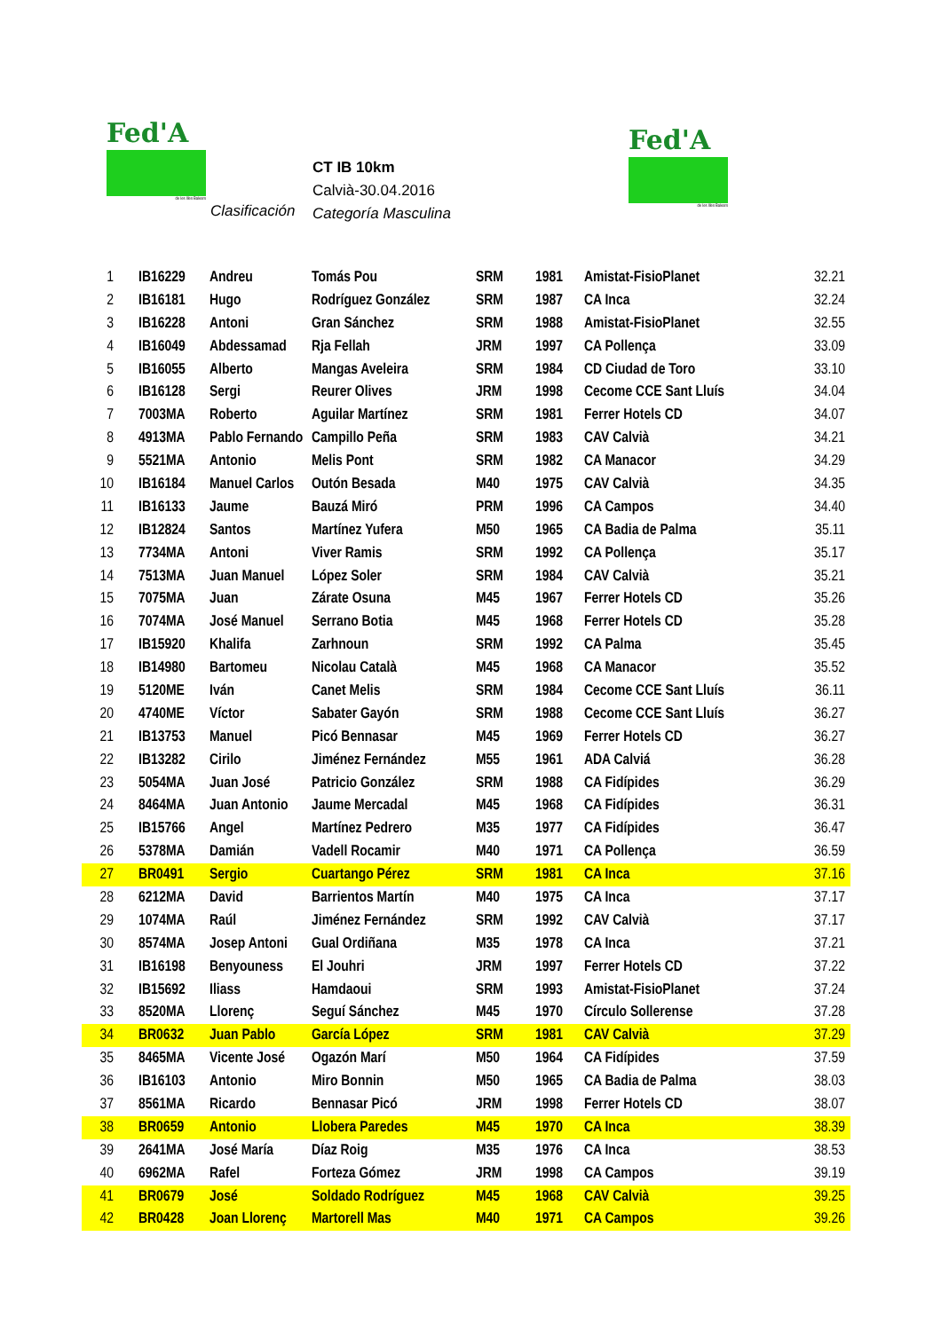Fed'A
de les Illes Balears
Fed'A
de les Illes Balears
CT IB 10km
Calvià-30.04.2016
Categoría Masculina
Clasificación
| 1 | IB16229 | Andreu | Tomás Pou | SRM | 1981 | Amistat-FisioPlanet | 32.21 |
| 2 | IB16181 | Hugo | Rodríguez González | SRM | 1987 | CA Inca | 32.24 |
| 3 | IB16228 | Antoni | Gran Sánchez | SRM | 1988 | Amistat-FisioPlanet | 32.55 |
| 4 | IB16049 | Abdessamad | Rja Fellah | JRM | 1997 | CA Pollença | 33.09 |
| 5 | IB16055 | Alberto | Mangas Aveleira | SRM | 1984 | CD Ciudad de Toro | 33.10 |
| 6 | IB16128 | Sergi | Reurer Olives | JRM | 1998 | Cecome CCE Sant Lluís | 34.04 |
| 7 | 7003MA | Roberto | Aguilar Martínez | SRM | 1981 | Ferrer Hotels CD | 34.07 |
| 8 | 4913MA | Pablo Fernando | Campillo Peña | SRM | 1983 | CAV Calvià | 34.21 |
| 9 | 5521MA | Antonio | Melis Pont | SRM | 1982 | CA Manacor | 34.29 |
| 10 | IB16184 | Manuel Carlos | Outón Besada | M40 | 1975 | CAV Calvià | 34.35 |
| 11 | IB16133 | Jaume | Bauzá Miró | PRM | 1996 | CA Campos | 34.40 |
| 12 | IB12824 | Santos | Martínez Yufera | M50 | 1965 | CA Badia de Palma | 35.11 |
| 13 | 7734MA | Antoni | Viver Ramis | SRM | 1992 | CA Pollença | 35.17 |
| 14 | 7513MA | Juan Manuel | López Soler | SRM | 1984 | CAV Calvià | 35.21 |
| 15 | 7075MA | Juan | Zárate Osuna | M45 | 1967 | Ferrer Hotels CD | 35.26 |
| 16 | 7074MA | José Manuel | Serrano Botia | M45 | 1968 | Ferrer Hotels CD | 35.28 |
| 17 | IB15920 | Khalifa | Zarhnoun | SRM | 1992 | CA Palma | 35.45 |
| 18 | IB14980 | Bartomeu | Nicolau Català | M45 | 1968 | CA Manacor | 35.52 |
| 19 | 5120ME | Iván | Canet Melis | SRM | 1984 | Cecome CCE Sant Lluís | 36.11 |
| 20 | 4740ME | Víctor | Sabater Gayón | SRM | 1988 | Cecome CCE Sant Lluís | 36.27 |
| 21 | IB13753 | Manuel | Picó Bennasar | M45 | 1969 | Ferrer Hotels CD | 36.27 |
| 22 | IB13282 | Cirilo | Jiménez Fernández | M55 | 1961 | ADA Calviá | 36.28 |
| 23 | 5054MA | Juan José | Patricio González | SRM | 1988 | CA Fidípides | 36.29 |
| 24 | 8464MA | Juan Antonio | Jaume Mercadal | M45 | 1968 | CA Fidípides | 36.31 |
| 25 | IB15766 | Angel | Martínez Pedrero | M35 | 1977 | CA Fidípides | 36.47 |
| 26 | 5378MA | Damián | Vadell Rocamir | M40 | 1971 | CA Pollença | 36.59 |
| 27 | BR0491 | Sergio | Cuartango Pérez | SRM | 1981 | CA Inca | 37.16 |
| 28 | 6212MA | David | Barrientos Martín | M40 | 1975 | CA Inca | 37.17 |
| 29 | 1074MA | Raúl | Jiménez Fernández | SRM | 1992 | CAV Calvià | 37.17 |
| 30 | 8574MA | Josep Antoni | Gual Ordiñana | M35 | 1978 | CA Inca | 37.21 |
| 31 | IB16198 | Benyouness | El Jouhri | JRM | 1997 | Ferrer Hotels CD | 37.22 |
| 32 | IB15692 | Iliass | Hamdaoui | SRM | 1993 | Amistat-FisioPlanet | 37.24 |
| 33 | 8520MA | Llorenç | Seguí Sánchez | M45 | 1970 | Círculo Sollerense | 37.28 |
| 34 | BR0632 | Juan Pablo | García López | SRM | 1981 | CAV Calvià | 37.29 |
| 35 | 8465MA | Vicente José | Ogazón Marí | M50 | 1964 | CA Fidípides | 37.59 |
| 36 | IB16103 | Antonio | Miro Bonnin | M50 | 1965 | CA Badia de Palma | 38.03 |
| 37 | 8561MA | Ricardo | Bennasar Picó | JRM | 1998 | Ferrer Hotels CD | 38.07 |
| 38 | BR0659 | Antonio | Llobera Paredes | M45 | 1970 | CA Inca | 38.39 |
| 39 | 2641MA | José María | Díaz Roig | M35 | 1976 | CA Inca | 38.53 |
| 40 | 6962MA | Rafel | Forteza Gómez | JRM | 1998 | CA Campos | 39.19 |
| 41 | BR0679 | José | Soldado Rodríguez | M45 | 1968 | CAV Calvià | 39.25 |
| 42 | BR0428 | Joan Llorenç | Martorell Mas | M40 | 1971 | CA Campos | 39.26 |